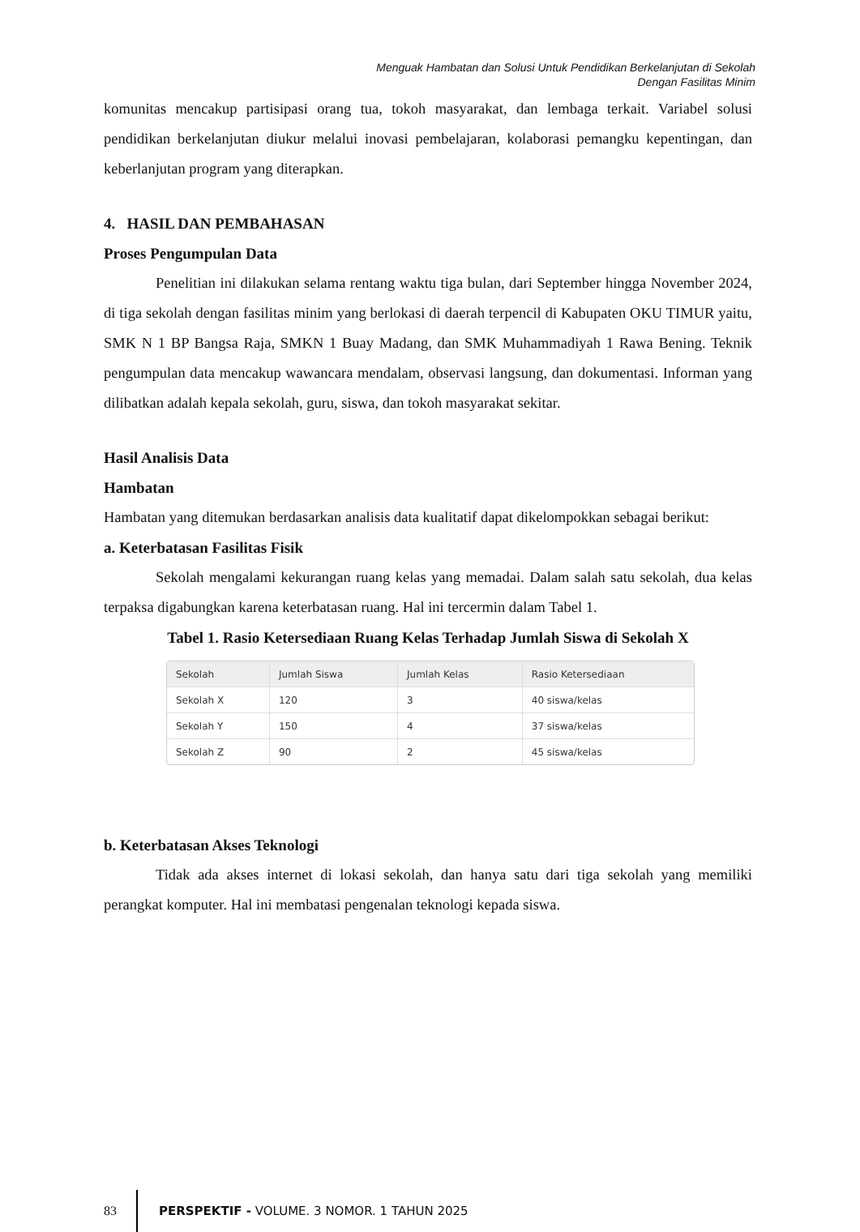Menguak Hambatan dan Solusi Untuk Pendidikan Berkelanjutan di Sekolah
Dengan Fasilitas Minim
komunitas mencakup partisipasi orang tua, tokoh masyarakat, dan lembaga terkait. Variabel solusi pendidikan berkelanjutan diukur melalui inovasi pembelajaran, kolaborasi pemangku kepentingan, dan keberlanjutan program yang diterapkan.
4. HASIL DAN PEMBAHASAN
Proses Pengumpulan Data
Penelitian ini dilakukan selama rentang waktu tiga bulan, dari September hingga November 2024, di tiga sekolah dengan fasilitas minim yang berlokasi di daerah terpencil di Kabupaten OKU TIMUR yaitu, SMK N 1 BP Bangsa Raja, SMKN 1 Buay Madang, dan SMK Muhammadiyah 1 Rawa Bening. Teknik pengumpulan data mencakup wawancara mendalam, observasi langsung, dan dokumentasi. Informan yang dilibatkan adalah kepala sekolah, guru, siswa, dan tokoh masyarakat sekitar.
Hasil Analisis Data
Hambatan
Hambatan yang ditemukan berdasarkan analisis data kualitatif dapat dikelompokkan sebagai berikut:
a. Keterbatasan Fasilitas Fisik
Sekolah mengalami kekurangan ruang kelas yang memadai. Dalam salah satu sekolah, dua kelas terpaksa digabungkan karena keterbatasan ruang. Hal ini tercermin dalam Tabel 1.
Tabel 1. Rasio Ketersediaan Ruang Kelas Terhadap Jumlah Siswa di Sekolah X
| Sekolah | Jumlah Siswa | Jumlah Kelas | Rasio Ketersediaan |
| --- | --- | --- | --- |
| Sekolah X | 120 | 3 | 40 siswa/kelas |
| Sekolah Y | 150 | 4 | 37 siswa/kelas |
| Sekolah Z | 90 | 2 | 45 siswa/kelas |
b. Keterbatasan Akses Teknologi
Tidak ada akses internet di lokasi sekolah, dan hanya satu dari tiga sekolah yang memiliki perangkat komputer. Hal ini membatasi pengenalan teknologi kepada siswa.
83
PERSPEKTIF - VOLUME. 3 NOMOR. 1 TAHUN 2025